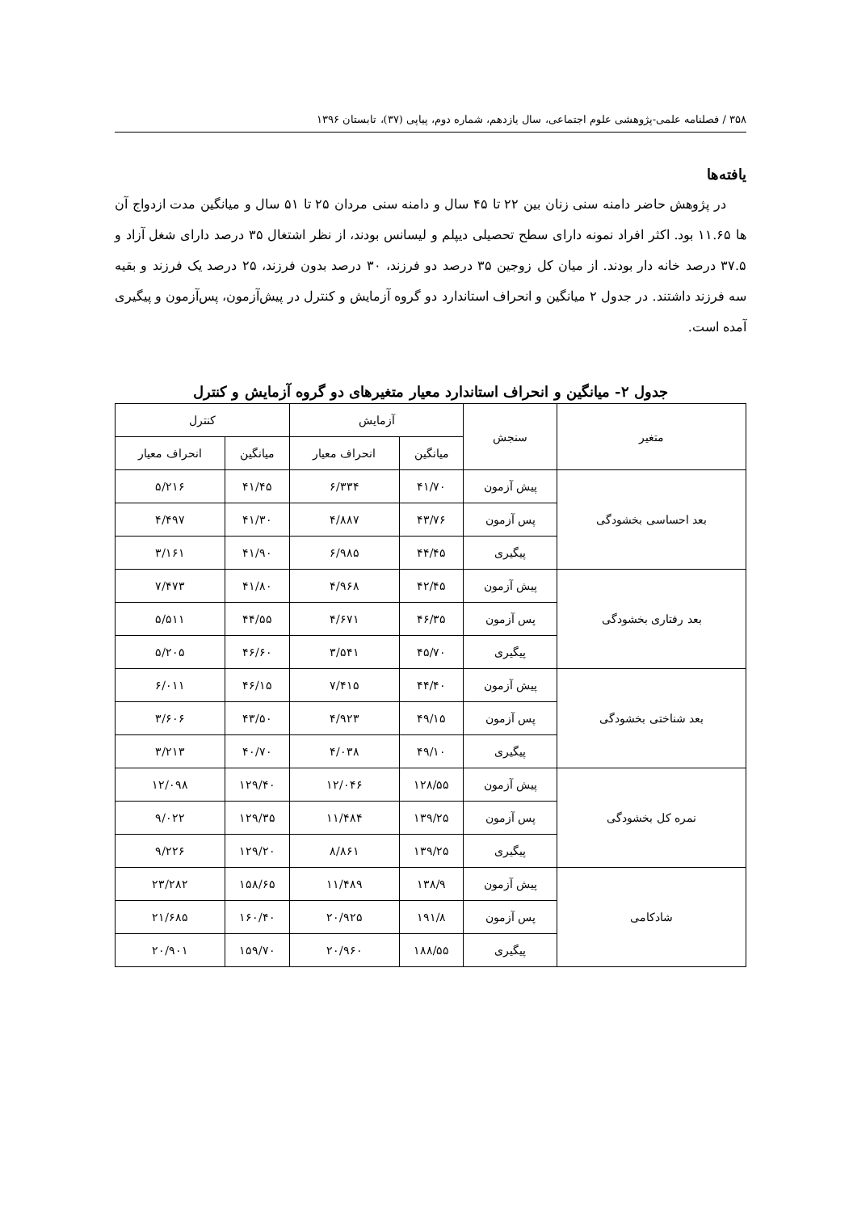۳۵۸ / فصلنامه علمی-پژوهشی علوم اجتماعی، سال یازدهم، شماره دوم، پیاپی (۳۷)، تابستان ۱۳۹۶
یافته‌ها
در پژوهش حاضر دامنه سنی زنان بین ۲۲ تا ۴۵ سال و دامنه سنی مردان ۲۵ تا ۵۱ سال و میانگین مدت ازدواج آن ها ۱۱.۶۵ بود. اکثر افراد نمونه دارای سطح تحصیلی دیپلم و لیسانس بودند، از نظر اشتغال ۳۵ درصد دارای شغل آزاد و ۳۷.۵ درصد خانه دار بودند. از میان کل زوجین ۳۵ درصد دو فرزند، ۳۰ درصد بدون فرزند، ۲۵ درصد یک فرزند و بقیه سه فرزند داشتند. در جدول ۲ میانگین و انحراف استاندارد دو گروه آزمایش و کنترل در پیش‌آزمون، پس‌آزمون و پیگیری آمده است.
جدول ۲- میانگین و انحراف استاندارد معیار متغیرهای دو گروه آزمایش و کنترل
| متغیر | سنجش | آزمایش | | کنترل | |
| --- | --- | --- | --- | --- | --- |
| | | میانگین | انحراف معیار | میانگین | انحراف معیار |
| بعد احساسی بخشودگی | پیش آزمون | ۴۱/۷۰ | ۶/۳۳۴ | ۴۱/۴۵ | ۵/۲۱۶ |
| | پس آزمون | ۴۳/۷۶ | ۴/۸۸۷ | ۴۱/۳۰ | ۴/۴۹۷ |
| | پیگیری | ۴۴/۴۵ | ۶/۹۸۵ | ۴۱/۹۰ | ۳/۱۶۱ |
| بعد رفتاری بخشودگی | پیش آزمون | ۴۲/۴۵ | ۴/۹۶۸ | ۴۱/۸۰ | ۷/۴۷۳ |
| | پس آزمون | ۴۶/۳۵ | ۴/۶۷۱ | ۴۴/۵۵ | ۵/۵۱۱ |
| | پیگیری | ۴۵/۷۰ | ۳/۵۴۱ | ۴۶/۶۰ | ۵/۲۰۵ |
| بعد شناختی بخشودگی | پیش آزمون | ۴۴/۴۰ | ۷/۴۱۵ | ۴۶/۱۵ | ۶/۰۱۱ |
| | پس آزمون | ۴۹/۱۵ | ۴/۹۲۳ | ۴۳/۵۰ | ۳/۶۰۶ |
| | پیگیری | ۴۹/۱۰ | ۴/۰۳۸ | ۴۰/۷۰ | ۳/۲۱۳ |
| نمره کل بخشودگی | پیش آزمون | ۱۲۸/۵۵ | ۱۲/۰۴۶ | ۱۲۹/۴۰ | ۱۲/۰۹۸ |
| | پس آزمون | ۱۳۹/۲۵ | ۱۱/۴۸۴ | ۱۲۹/۳۵ | ۹/۰۲۲ |
| | پیگیری | ۱۳۹/۲۵ | ۸/۸۶۱ | ۱۲۹/۲۰ | ۹/۲۲۶ |
| شادکامی | پیش آزمون | ۱۳۸/۹ | ۱۱/۴۸۹ | ۱۵۸/۶۵ | ۲۳/۲۸۲ |
| | پس آزمون | ۱۹۱/۸ | ۲۰/۹۲۵ | ۱۶۰/۴۰ | ۲۱/۶۸۵ |
| | پیگیری | ۱۸۸/۵۵ | ۲۰/۹۶۰ | ۱۵۹/۷۰ | ۲۰/۹۰۱ |